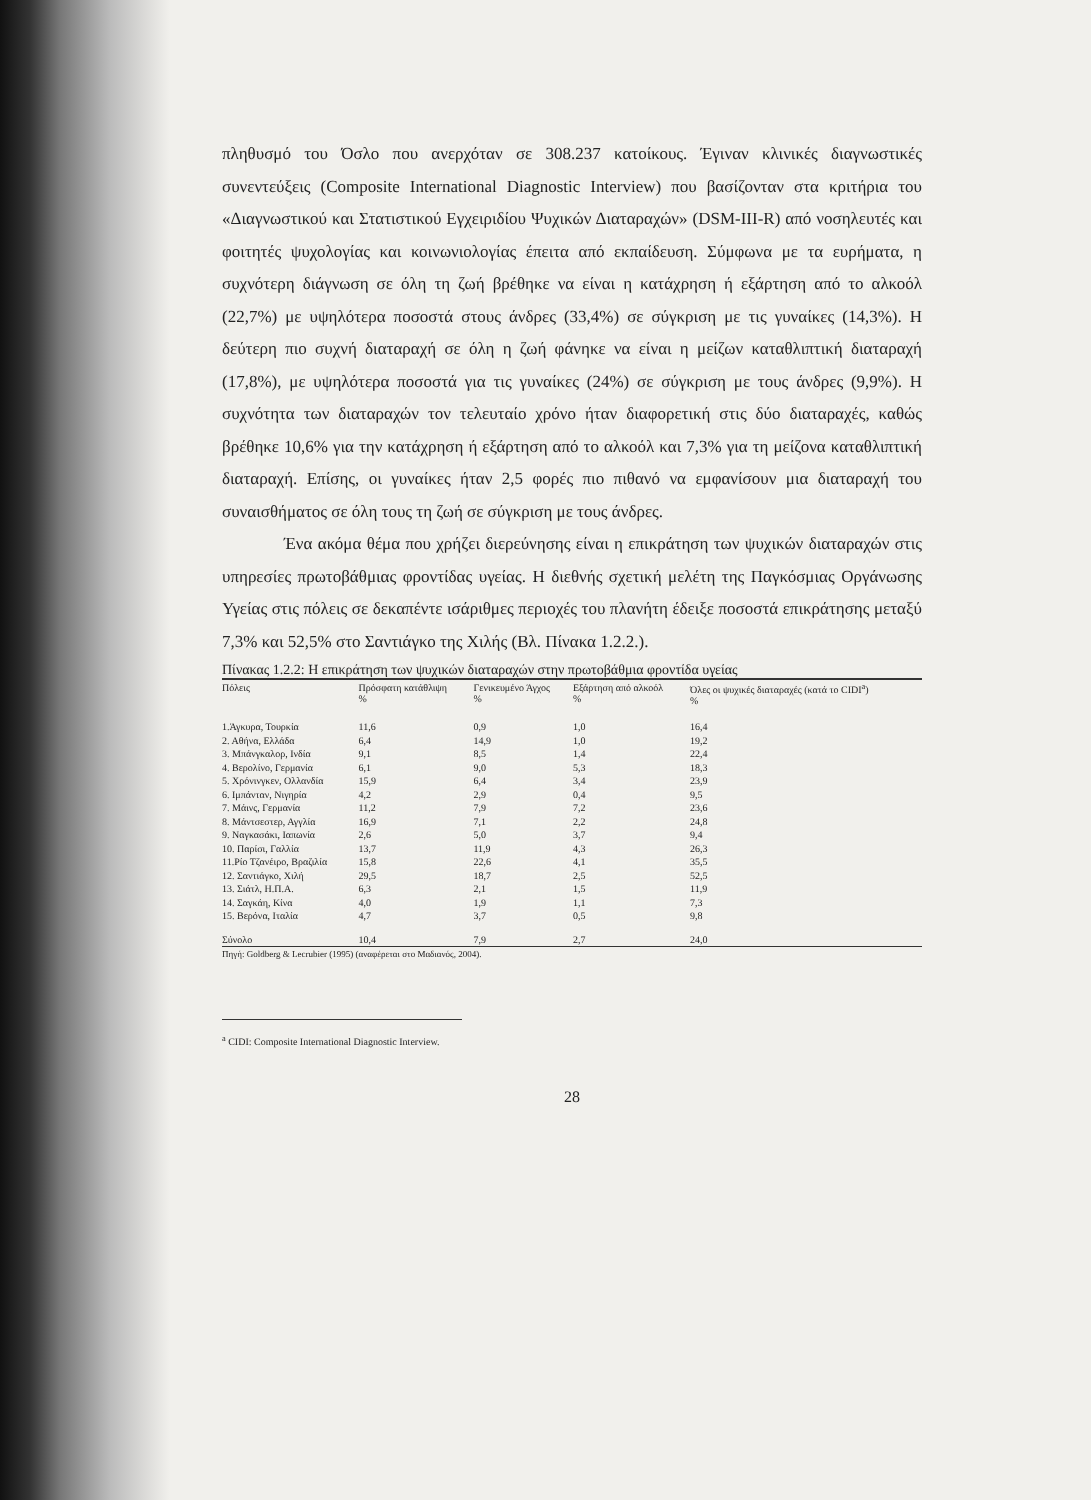πληθυσμό του Όσλο που ανερχόταν σε 308.237 κατοίκους. Έγιναν κλινικές διαγνωστικές συνεντεύξεις (Composite International Diagnostic Interview) που βασίζονταν στα κριτήρια του «Διαγνωστικού και Στατιστικού Εγχειριδίου Ψυχικών Διαταραχών» (DSM-III-R) από νοσηλευτές και φοιτητές ψυχολογίας και κοινωνιολογίας έπειτα από εκπαίδευση. Σύμφωνα με τα ευρήματα, η συχνότερη διάγνωση σε όλη τη ζωή βρέθηκε να είναι η κατάχρηση ή εξάρτηση από το αλκοόλ (22,7%) με υψηλότερα ποσοστά στους άνδρες (33,4%) σε σύγκριση με τις γυναίκες (14,3%). Η δεύτερη πιο συχνή διαταραχή σε όλη η ζωή φάνηκε να είναι η μείζων καταθλιπτική διαταραχή (17,8%), με υψηλότερα ποσοστά για τις γυναίκες (24%) σε σύγκριση με τους άνδρες (9,9%). Η συχνότητα των διαταραχών τον τελευταίο χρόνο ήταν διαφορετική στις δύο διαταραχές, καθώς βρέθηκε 10,6% για την κατάχρηση ή εξάρτηση από το αλκοόλ και 7,3% για τη μείζονα καταθλιπτική διαταραχή. Επίσης, οι γυναίκες ήταν 2,5 φορές πιο πιθανό να εμφανίσουν μια διαταραχή του συναισθήματος σε όλη τους τη ζωή σε σύγκριση με τους άνδρες.
Ένα ακόμα θέμα που χρήζει διερεύνησης είναι η επικράτηση των ψυχικών διαταραχών στις υπηρεσίες πρωτοβάθμιας φροντίδας υγείας. Η διεθνής σχετική μελέτη της Παγκόσμιας Οργάνωσης Υγείας στις πόλεις σε δεκαπέντε ισάριθμες περιοχές του πλανήτη έδειξε ποσοστά επικράτησης μεταξύ 7,3% και 52,5% στο Σαντιάγκο της Χιλής (Βλ. Πίνακα 1.2.2.).
Πίνακας 1.2.2: Η επικράτηση των ψυχικών διαταραχών στην πρωτοβάθμια φροντίδα υγείας
| Πόλεις | Πρόσφατη κατάθλιψη % | Γενικευμένο Άγχος % | Εξάρτηση από αλκοόλ % | Όλες οι ψυχικές διαταραχές (κατά το CIDI<sup>a</sup>) % |
| --- | --- | --- | --- | --- |
| 1.Άγκυρα, Τουρκία | 11,6 | 0,9 | 1,0 | 16,4 |
| 2. Αθήνα, Ελλάδα | 6,4 | 14,9 | 1,0 | 19,2 |
| 3. Μπάνγκαλορ, Ινδία | 9,1 | 8,5 | 1,4 | 22,4 |
| 4. Βερολίνο, Γερμανία | 6,1 | 9,0 | 5,3 | 18,3 |
| 5. Χρόνινγκεν, Ολλανδία | 15,9 | 6,4 | 3,4 | 23,9 |
| 6. Ιμπάνταν, Νιγηρία | 4,2 | 2,9 | 0,4 | 9,5 |
| 7. Μάινς, Γερμανία | 11,2 | 7,9 | 7,2 | 23,6 |
| 8. Μάντσεστερ, Αγγλία | 16,9 | 7,1 | 2,2 | 24,8 |
| 9. Ναγκασάκι, Ιαπωνία | 2,6 | 5,0 | 3,7 | 9,4 |
| 10. Παρίσι, Γαλλία | 13,7 | 11,9 | 4,3 | 26,3 |
| 11.Ρίο Τζανέιρο, Βραζιλία | 15,8 | 22,6 | 4,1 | 35,5 |
| 12. Σαντιάγκο, Χιλή | 29,5 | 18,7 | 2,5 | 52,5 |
| 13. Σιάτλ, Η.Π.Α. | 6,3 | 2,1 | 1,5 | 11,9 |
| 14. Σαγκάη, Κίνα | 4,0 | 1,9 | 1,1 | 7,3 |
| 15. Βερόνα, Ιταλία | 4,7 | 3,7 | 0,5 | 9,8 |
| Σύνολο | 10,4 | 7,9 | 2,7 | 24,0 |
Πηγή: Goldberg & Lecrubier (1995) (αναφέρεται στο Μαδιανός, 2004).
<sup>a</sup> CIDI: Composite International Diagnostic Interview.
28